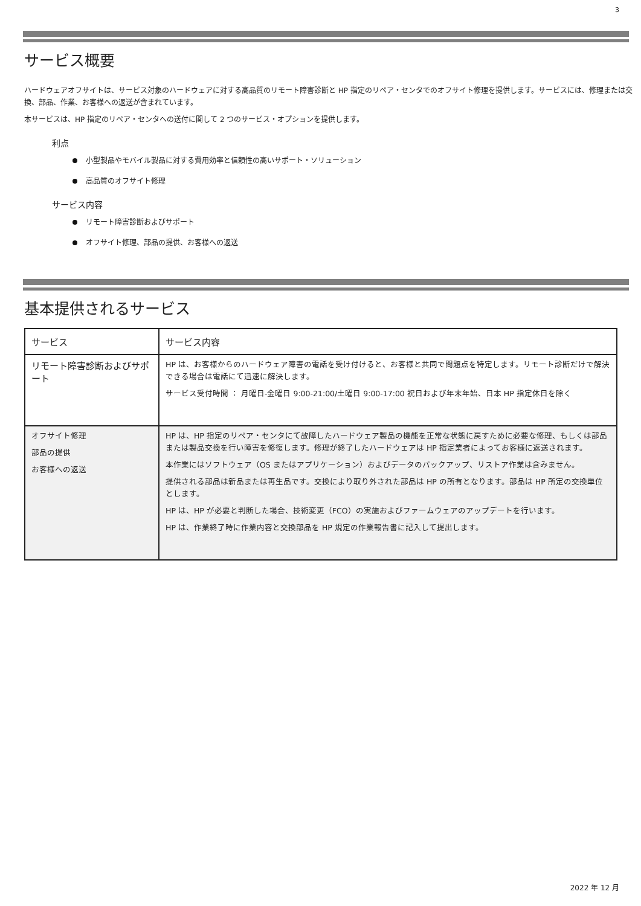3
サービス概要
ハードウェアオフサイトは、サービス対象のハードウェアに対する高品質のリモート障害診断と HP 指定のリペア・センタでのオフサイト修理を提供します。サービスには、修理または交換、部品、作業、お客様への返送が含まれています。
本サービスは、HP 指定のリペア・センタへの送付に関して 2 つのサービス・オプションを提供します。
利点
小型製品やモバイル製品に対する費用効率と信頼性の高いサポート・ソリューション
高品質のオフサイト修理
サービス内容
リモート障害診断およびサポート
オフサイト修理、部品の提供、お客様への返送
基本提供されるサービス
| サービス | サービス内容 |
| --- | --- |
| リモート障害診断およびサポート | HP は、お客様からのハードウェア障害の電話を受け付けると、お客様と共同で問題点を特定します。リモート診断だけで解決できる場合は電話にて迅速に解決します。 サービス受付時間 ： 月曜日-金曜日 9:00-21:00/土曜日 9:00-17:00 祝日および年末年始、日本 HP 指定休日を除く |
| オフサイト修理 部品の提供 お客様への返送 | HP は、HP 指定のリペア・センタにて故障したハードウェア製品の機能を正常な状態に戻すために必要な修理、もしくは部品または製品交換を行い障害を修復します。修理が終了したハードウェアは HP 指定業者によってお客様に返送されます。 本作業にはソフトウェア（OS またはアプリケーション）およびデータのバックアップ、リストア作業は含みません。 提供される部品は新品または再生品です。交換により取り外された部品は HP の所有となります。部品は HP 所定の交換単位とします。 HP は、HP が必要と判断した場合、技術変更（FCO）の実施およびファームウェアのアップデートを行います。 HP は、作業終了時に作業内容と交換部品を HP 規定の作業報告書に記入して提出します。 |
2022 年 12 月